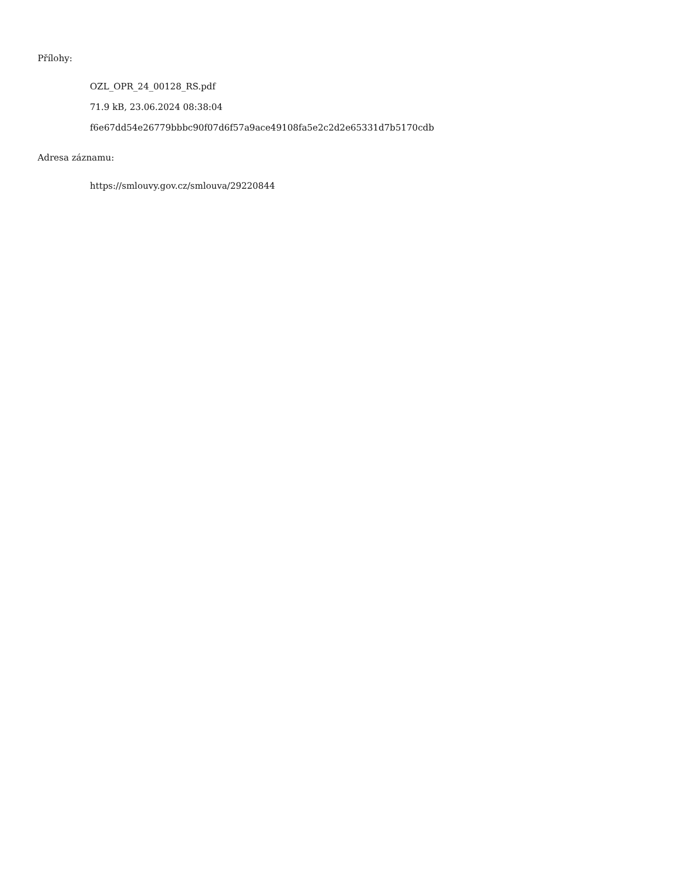Přílohy:
OZL_OPR_24_00128_RS.pdf
71.9 kB, 23.06.2024 08:38:04
f6e67dd54e26779bbbc90f07d6f57a9ace49108fa5e2c2d2e65331d7b5170cdb
Adresa záznamu:
https://smlouvy.gov.cz/smlouva/29220844